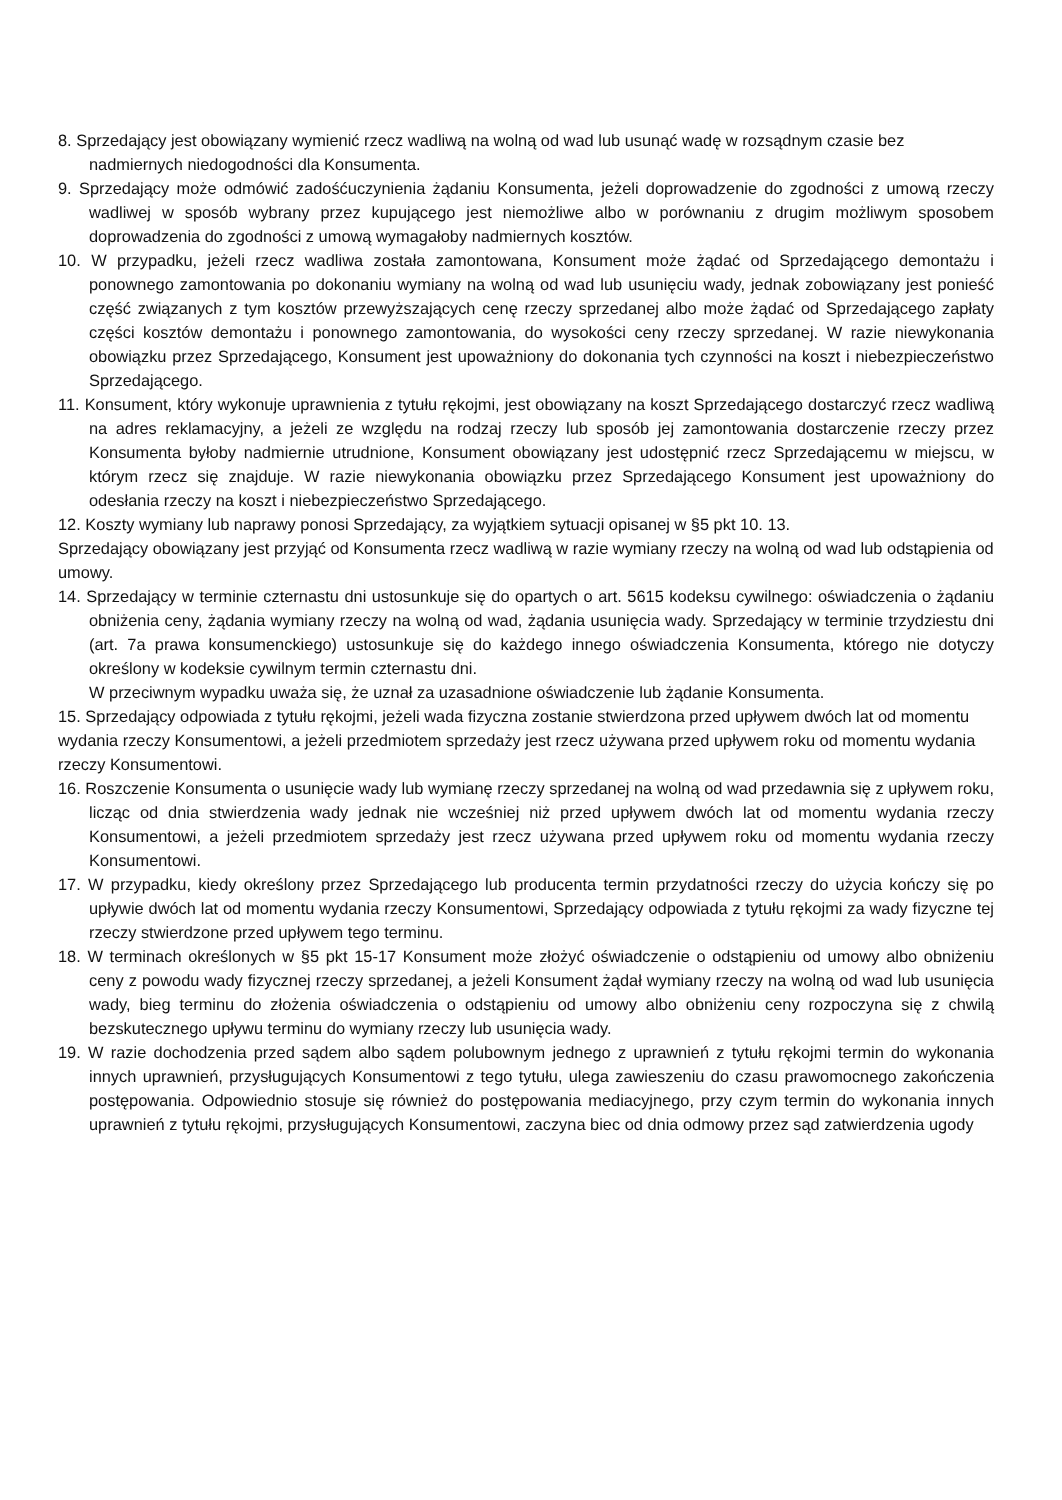8. Sprzedający jest obowiązany wymienić rzecz wadliwą na wolną od wad lub usunąć wadę w rozsądnym czasie bez nadmiernych niedogodności dla Konsumenta.
9. Sprzedający może odmówić zadośćuczynienia żądaniu Konsumenta, jeżeli doprowadzenie do zgodności z umową rzeczy wadliwej w sposób wybrany przez kupującego jest niemożliwe albo w porównaniu z drugim możliwym sposobem doprowadzenia do zgodności z umową wymagałoby nadmiernych kosztów.
10. W przypadku, jeżeli rzecz wadliwa została zamontowana, Konsument może żądać od Sprzedającego demontażu i ponownego zamontowania po dokonaniu wymiany na wolną od wad lub usunięciu wady, jednak zobowiązany jest ponieść część związanych z tym kosztów przewyższających cenę rzeczy sprzedanej albo może żądać od Sprzedającego zapłaty części kosztów demontażu i ponownego zamontowania, do wysokości ceny rzeczy sprzedanej. W razie niewykonania obowiązku przez Sprzedającego, Konsument jest upoważniony do dokonania tych czynności na koszt i niebezpieczeństwo Sprzedającego.
11. Konsument, który wykonuje uprawnienia z tytułu rękojmi, jest obowiązany na koszt Sprzedającego dostarczyć rzecz wadliwą na adres reklamacyjny, a jeżeli ze względu na rodzaj rzeczy lub sposób jej zamontowania dostarczenie rzeczy przez Konsumenta byłoby nadmiernie utrudnione, Konsument obowiązany jest udostępnić rzecz Sprzedającemu w miejscu, w którym rzecz się znajduje. W razie niewykonania obowiązku przez Sprzedającego Konsument jest upoważniony do odesłania rzeczy na koszt i niebezpieczeństwo Sprzedającego.
12. Koszty wymiany lub naprawy ponosi Sprzedający, za wyjątkiem sytuacji opisanej w §5 pkt 10. 13.
Sprzedający obowiązany jest przyjąć od Konsumenta rzecz wadliwą w razie wymiany rzeczy na wolną od wad lub odstąpienia od umowy.
14. Sprzedający w terminie czternastu dni ustosunkuje się do opartych o art. 5615 kodeksu cywilnego: oświadczenia o żądaniu obniżenia ceny, żądania wymiany rzeczy na wolną od wad, żądania usunięcia wady. Sprzedający w terminie trzydziestu dni (art. 7a prawa konsumenckiego) ustosunkuje się do każdego innego oświadczenia Konsumenta, którego nie dotyczy określony w kodeksie cywilnym termin czternastu dni.
W przeciwnym wypadku uważa się, że uznał za uzasadnione oświadczenie lub żądanie Konsumenta.
15. Sprzedający odpowiada z tytułu rękojmi, jeżeli wada fizyczna zostanie stwierdzona przed upływem dwóch lat od momentu wydania rzeczy Konsumentowi, a jeżeli przedmiotem sprzedaży jest rzecz używana przed upływem roku od momentu wydania rzeczy Konsumentowi.
16. Roszczenie Konsumenta o usunięcie wady lub wymianę rzeczy sprzedanej na wolną od wad przedawnia się z upływem roku, licząc od dnia stwierdzenia wady jednak nie wcześniej niż przed upływem dwóch lat od momentu wydania rzeczy Konsumentowi, a jeżeli przedmiotem sprzedaży jest rzecz używana przed upływem roku od momentu wydania rzeczy Konsumentowi.
17. W przypadku, kiedy określony przez Sprzedającego lub producenta termin przydatności rzeczy do użycia kończy się po upływie dwóch lat od momentu wydania rzeczy Konsumentowi, Sprzedający odpowiada z tytułu rękojmi za wady fizyczne tej rzeczy stwierdzone przed upływem tego terminu.
18. W terminach określonych w §5 pkt 15-17 Konsument może złożyć oświadczenie o odstąpieniu od umowy albo obniżeniu ceny z powodu wady fizycznej rzeczy sprzedanej, a jeżeli Konsument żądał wymiany rzeczy na wolną od wad lub usunięcia wady, bieg terminu do złożenia oświadczenia o odstąpieniu od umowy albo obniżeniu ceny rozpoczyna się z chwilą bezskutecznego upływu terminu do wymiany rzeczy lub usunięcia wady.
19. W razie dochodzenia przed sądem albo sądem polubownym jednego z uprawnień z tytułu rękojmi termin do wykonania innych uprawnień, przysługujących Konsumentowi z tego tytułu, ulega zawieszeniu do czasu prawomocnego zakończenia postępowania. Odpowiednio stosuje się również do postępowania mediacyjnego, przy czym termin do wykonania innych uprawnień z tytułu rękojmi, przysługujących Konsumentowi, zaczyna biec od dnia odmowy przez sąd zatwierdzenia ugody